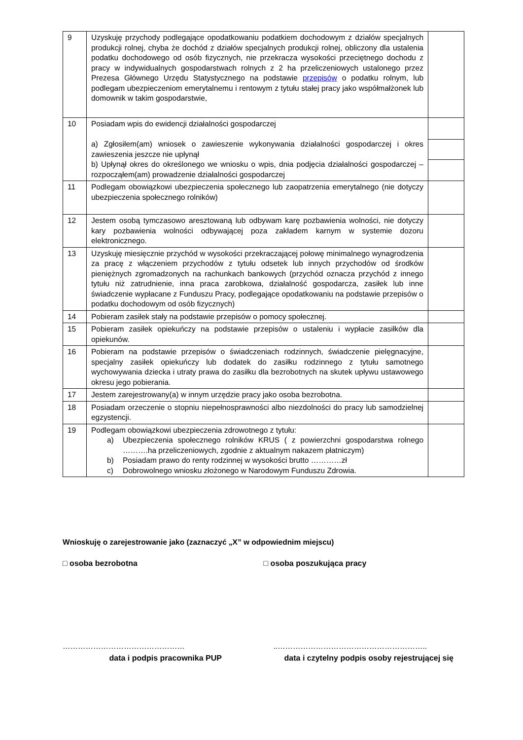| 9 | Uzyskuję przychody podlegające opodatkowaniu podatkiem dochodowym z działów specjalnych produkcji rolnej, chyba że dochód z działów specjalnych produkcji rolnej, obliczony dla ustalenia podatku dochodowego od osób fizycznych, nie przekracza wysokości przeciętnego dochodu z pracy w indywidualnych gospodarstwach rolnych z 2 ha przeliczeniowych ustalonego przez Prezesa Głównego Urzędu Statystycznego na podstawie przepisów o podatku rolnym, lub podlegam ubezpieczeniom emerytalnemu i rentowym z tytułu stałej pracy jako współmałżonek lub domownik w takim gospodarstwie, | |
| 10 | Posiadam wpis do ewidencji działalności gospodarczej a) Zgłosiłem(am) wniosek o zawieszenie wykonywania działalności gospodarczej i okres zawieszenia jeszcze nie upłynął b) Upłynął okres do określonego we wniosku o wpis, dnia podjęcia działalności gospodarczej – rozpocząłem(am) prowadzenie działalności gospodarczej | |
| 11 | Podlegam obowiązkowi ubezpieczenia społecznego lub zaopatrzenia emerytalnego (nie dotyczy ubezpieczenia społecznego rolników) | |
| 12 | Jestem osobą tymczasowo aresztowaną lub odbywam karę pozbawienia wolności, nie dotyczy kary pozbawienia wolności odbywającej poza zakładem karnym w systemie dozoru elektronicznego. | |
| 13 | Uzyskuję miesięcznie przychód w wysokości przekraczającej połowę minimalnego wynagrodzenia za pracę z włączeniem przychodów z tytułu odsetek lub innych przychodów od środków pieniężnych zgromadzonych na rachunkach bankowych (przychód oznacza przychód z innego tytułu niż zatrudnienie, inna praca zarobkowa, działalność gospodarcza, zasiłek lub inne świadczenie wypłacane z Funduszu Pracy, podlegające opodatkowaniu na podstawie przepisów o podatku dochodowym od osób fizycznych) | |
| 14 | Pobieram zasiłek stały na podstawie przepisów o pomocy społecznej. | |
| 15 | Pobieram zasiłek opiekuńczy na podstawie przepisów o ustaleniu i wypłacie zasiłków dla opiekunów. | |
| 16 | Pobieram na podstawie przepisów o świadczeniach rodzinnych, świadczenie pielęgnacyjne, specjalny zasiłek opiekuńczy lub dodatek do zasiłku rodzinnego z tytułu samotnego wychowywania dziecka i utraty prawa do zasiłku dla bezrobotnych na skutek upływu ustawowego okresu jego pobierania. | |
| 17 | Jestem zarejestrowany(a) w innym urzędzie pracy jako osoba bezrobotna. | |
| 18 | Posiadam orzeczenie o stopniu niepełnosprawności albo niezdolności do pracy lub samodzielnej egzystencji. | |
| 19 | Podlegam obowiązkowi ubezpieczenia zdrowotnego z tytułu: a) Ubezpieczenia społecznego rolników KRUS ( z powierzchni gospodarstwa rolnego ……….ha przeliczeniowych, zgodnie z aktualnym nakazem płatniczym) b) Posiadam prawo do renty rodzinnej w wysokości brutto …………zł c) Dobrowolnego wniosku złożonego w Narodowym Funduszu Zdrowia. | |
Wnioskuję o zarejestrowanie jako (zaznaczyć „X” w odpowiednim miejscu)
□ osoba bezrobotna □ osoba poszukująca pracy
…………………………………………
data i podpis pracownika PUP
..…………………………………………………..
data i czytelny podpis osoby rejestrującej się